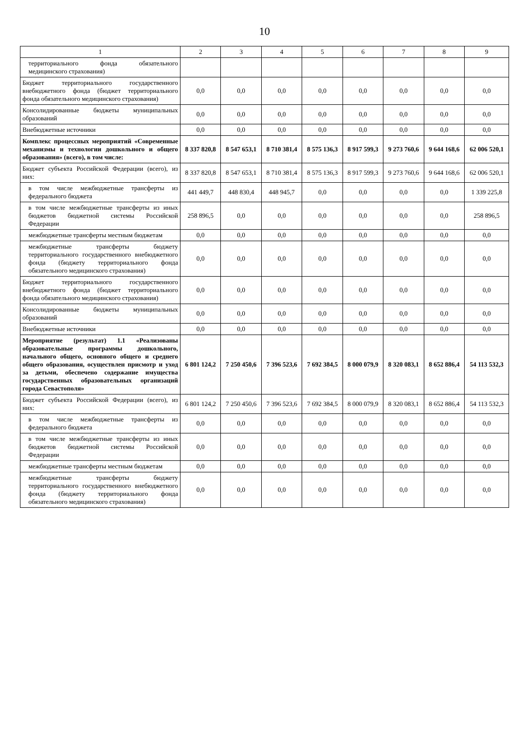10
| 1 | 2 | 3 | 4 | 5 | 6 | 7 | 8 | 9 |
| --- | --- | --- | --- | --- | --- | --- | --- | --- |
| территориального фонда обязательного медицинского страхования) | | | | | | | | |
| Бюджет территориального государственного внебюджетного фонда (бюджет территориального фонда обязательного медицинского страхования) | 0,0 | 0,0 | 0,0 | 0,0 | 0,0 | 0,0 | 0,0 | 0,0 |
| Консолидированные бюджеты муниципальных образований | 0,0 | 0,0 | 0,0 | 0,0 | 0,0 | 0,0 | 0,0 | 0,0 |
| Внебюджетные источники | 0,0 | 0,0 | 0,0 | 0,0 | 0,0 | 0,0 | 0,0 | 0,0 |
| Комплекс процессных мероприятий «Современные механизмы и технологии дошкольного и общего образования» (всего), в том числе: | 8 337 820,8 | 8 547 653,1 | 8 710 381,4 | 8 575 136,3 | 8 917 599,3 | 9 273 760,6 | 9 644 168,6 | 62 006 520,1 |
| Бюджет субъекта Российской Федерации (всего), из них: | 8 337 820,8 | 8 547 653,1 | 8 710 381,4 | 8 575 136,3 | 8 917 599,3 | 9 273 760,6 | 9 644 168,6 | 62 006 520,1 |
| в том числе межбюджетные трансферты из федерального бюджета | 441 449,7 | 448 830,4 | 448 945,7 | 0,0 | 0,0 | 0,0 | 0,0 | 1 339 225,8 |
| в том числе межбюджетные трансферты из иных бюджетов бюджетной системы Российской Федерации | 258 896,5 | 0,0 | 0,0 | 0,0 | 0,0 | 0,0 | 0,0 | 258 896,5 |
| межбюджетные трансферты местным бюджетам | 0,0 | 0,0 | 0,0 | 0,0 | 0,0 | 0,0 | 0,0 | 0,0 |
| межбюджетные трансферты бюджету территориального государственного внебюджетного фонда (бюджету территориального фонда обязательного медицинского страхования) | 0,0 | 0,0 | 0,0 | 0,0 | 0,0 | 0,0 | 0,0 | 0,0 |
| Бюджет территориального государственного внебюджетного фонда (бюджет территориального фонда обязательного медицинского страхования) | 0,0 | 0,0 | 0,0 | 0,0 | 0,0 | 0,0 | 0,0 | 0,0 |
| Консолидированные бюджеты муниципальных образований | 0,0 | 0,0 | 0,0 | 0,0 | 0,0 | 0,0 | 0,0 | 0,0 |
| Внебюджетные источники | 0,0 | 0,0 | 0,0 | 0,0 | 0,0 | 0,0 | 0,0 | 0,0 |
| Мероприятие (результат) 1.1 «Реализованы образовательные программы дошкольного, начального общего, основного общего и среднего общего образования, осуществлен присмотр и уход за детьми, обеспечено содержание имущества государственных образовательных организаций города Севастополя» | 6 801 124,2 | 7 250 450,6 | 7 396 523,6 | 7 692 384,5 | 8 000 079,9 | 8 320 083,1 | 8 652 886,4 | 54 113 532,3 |
| Бюджет субъекта Российской Федерации (всего), из них: | 6 801 124,2 | 7 250 450,6 | 7 396 523,6 | 7 692 384,5 | 8 000 079,9 | 8 320 083,1 | 8 652 886,4 | 54 113 532,3 |
| в том числе межбюджетные трансферты из федерального бюджета | 0,0 | 0,0 | 0,0 | 0,0 | 0,0 | 0,0 | 0,0 | 0,0 |
| в том числе межбюджетные трансферты из иных бюджетов бюджетной системы Российской Федерации | 0,0 | 0,0 | 0,0 | 0,0 | 0,0 | 0,0 | 0,0 | 0,0 |
| межбюджетные трансферты местным бюджетам | 0,0 | 0,0 | 0,0 | 0,0 | 0,0 | 0,0 | 0,0 | 0,0 |
| межбюджетные трансферты бюджету территориального государственного внебюджетного фонда (бюджету территориального фонда обязательного медицинского страхования) | 0,0 | 0,0 | 0,0 | 0,0 | 0,0 | 0,0 | 0,0 | 0,0 |